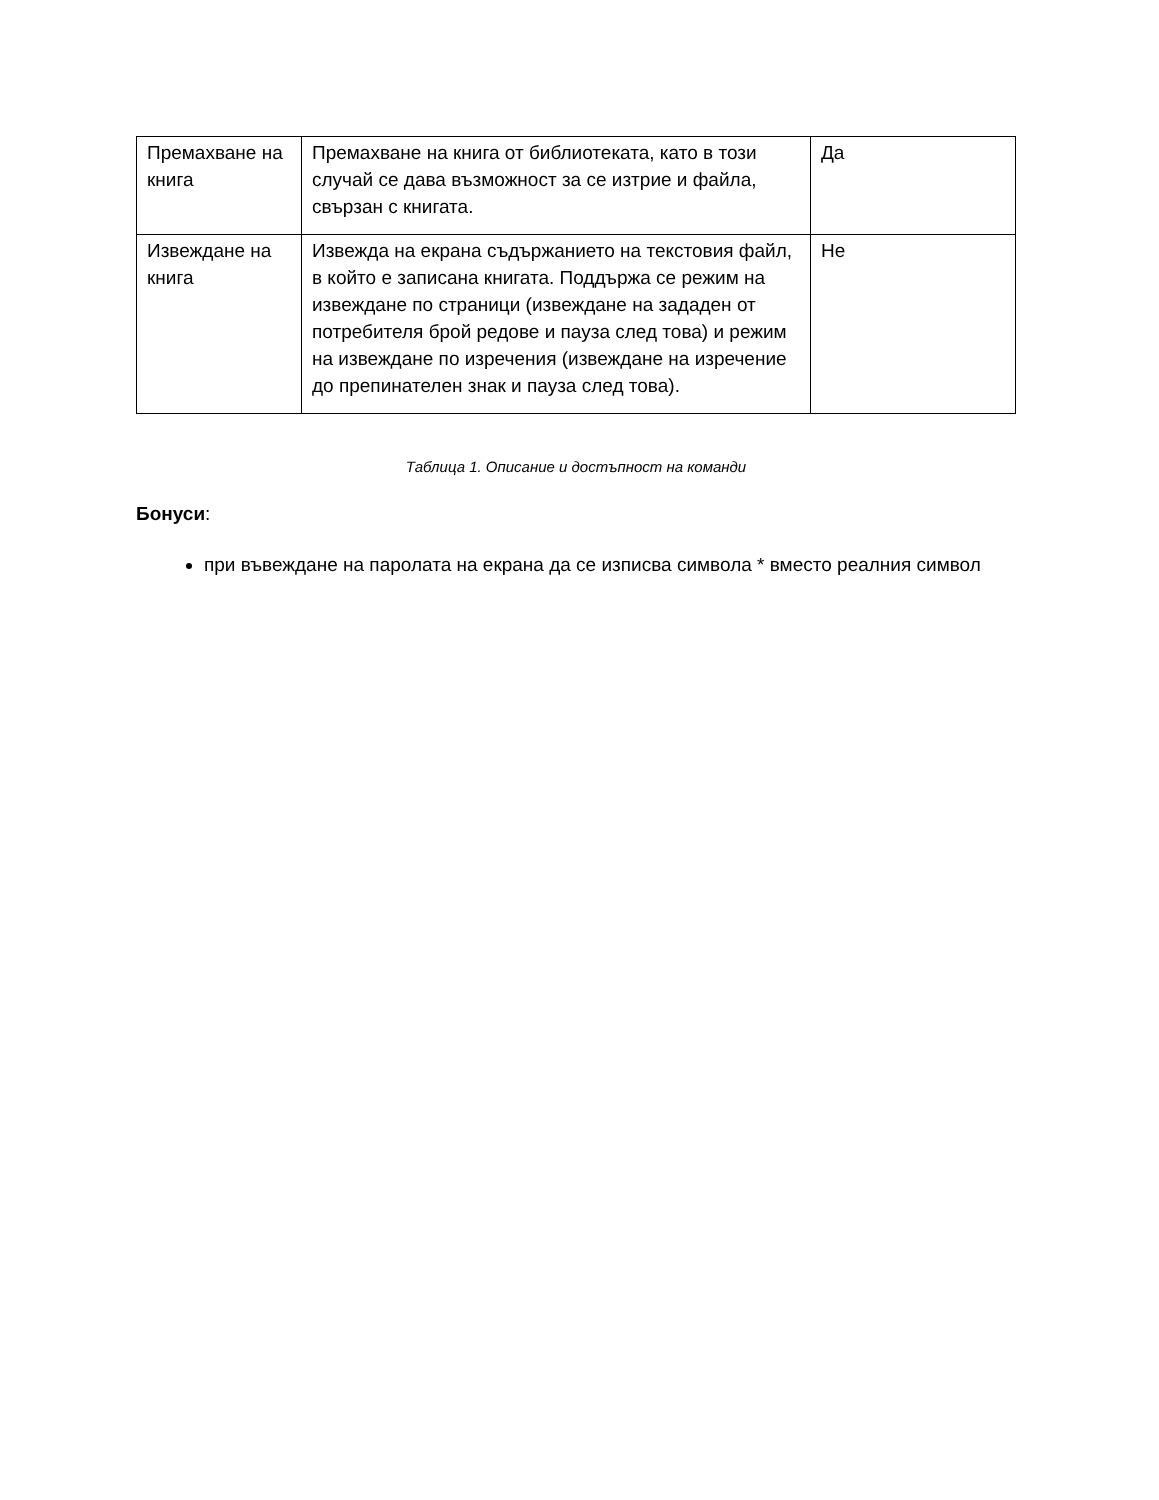| Премахване на книга | Премахване на книга от библиотеката, като в този случай се дава възможност за се изтрие и файла, свързан с книгата. | Да |
| Извеждане на книга | Извежда на екрана съдържанието на текстовия файл, в който е записана книгата. Поддържа се режим на извеждане по страници (извеждане на зададен от потребителя брой редове и пауза след това) и режим на извеждане по изречения (извеждане на изречение до препинателен знак и пауза след това). | Не |
Таблица 1. Описание и достъпност на команди
Бонуси:
при въвеждане на паролата на екрана да се изписва символа * вместо реалния символ